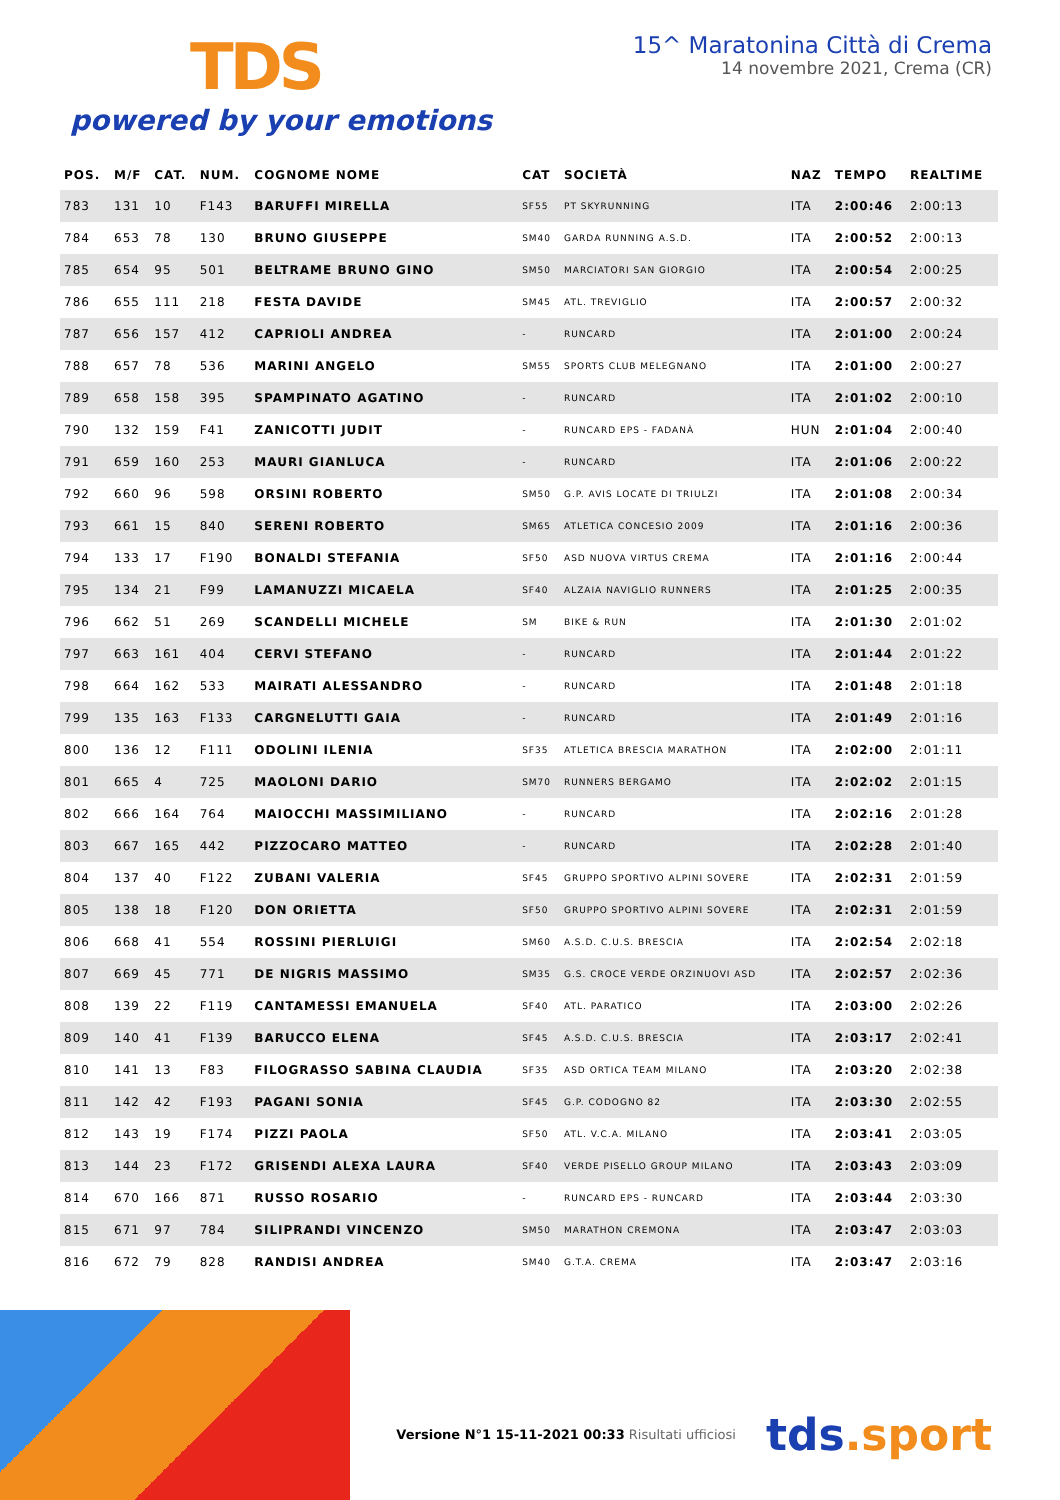TDS
powered by your emotions
15^ Maratonina Città di Crema
14 novembre 2021, Crema (CR)
| POS. | M/F | CAT. | NUM. | COGNOME NOME | CAT | SOCIETÀ | NAZ | TEMPO | REALTIME |
| --- | --- | --- | --- | --- | --- | --- | --- | --- | --- |
| 783 | 131 | 10 | F143 | BARUFFI MIRELLA | SF55 | PT SKYRUNNING | ITA | 2:00:46 | 2:00:13 |
| 784 | 653 | 78 | 130 | BRUNO GIUSEPPE | SM40 | GARDA RUNNING A.S.D. | ITA | 2:00:52 | 2:00:13 |
| 785 | 654 | 95 | 501 | BELTRAME BRUNO GINO | SM50 | MARCIATORI SAN GIORGIO | ITA | 2:00:54 | 2:00:25 |
| 786 | 655 | 111 | 218 | FESTA DAVIDE | SM45 | ATL. TREVIGLIO | ITA | 2:00:57 | 2:00:32 |
| 787 | 656 | 157 | 412 | CAPRIOLI ANDREA | - | RUNCARD | ITA | 2:01:00 | 2:00:24 |
| 788 | 657 | 78 | 536 | MARINI ANGELO | SM55 | SPORTS CLUB MELEGNANO | ITA | 2:01:00 | 2:00:27 |
| 789 | 658 | 158 | 395 | SPAMPINATO AGATINO | - | RUNCARD | ITA | 2:01:02 | 2:00:10 |
| 790 | 132 | 159 | F41 | ZANICOTTI JUDIT | - | RUNCARD EPS - FADANÀ | HUN | 2:01:04 | 2:00:40 |
| 791 | 659 | 160 | 253 | MAURI GIANLUCA | - | RUNCARD | ITA | 2:01:06 | 2:00:22 |
| 792 | 660 | 96 | 598 | ORSINI ROBERTO | SM50 | G.P. AVIS LOCATE DI TRIULZI | ITA | 2:01:08 | 2:00:34 |
| 793 | 661 | 15 | 840 | SERENI ROBERTO | SM65 | ATLETICA CONCESIO 2009 | ITA | 2:01:16 | 2:00:36 |
| 794 | 133 | 17 | F190 | BONALDI STEFANIA | SF50 | ASD NUOVA VIRTUS CREMA | ITA | 2:01:16 | 2:00:44 |
| 795 | 134 | 21 | F99 | LAMANUZZI MICAELA | SF40 | ALZAIA NAVIGLIO RUNNERS | ITA | 2:01:25 | 2:00:35 |
| 796 | 662 | 51 | 269 | SCANDELLI MICHELE | SM | BIKE & RUN | ITA | 2:01:30 | 2:01:02 |
| 797 | 663 | 161 | 404 | CERVI STEFANO | - | RUNCARD | ITA | 2:01:44 | 2:01:22 |
| 798 | 664 | 162 | 533 | MAIRATI ALESSANDRO | - | RUNCARD | ITA | 2:01:48 | 2:01:18 |
| 799 | 135 | 163 | F133 | CARGNELUTTI GAIA | - | RUNCARD | ITA | 2:01:49 | 2:01:16 |
| 800 | 136 | 12 | F111 | ODOLINI ILENIA | SF35 | ATLETICA BRESCIA MARATHON | ITA | 2:02:00 | 2:01:11 |
| 801 | 665 | 4 | 725 | MAOLONI DARIO | SM70 | RUNNERS BERGAMO | ITA | 2:02:02 | 2:01:15 |
| 802 | 666 | 164 | 764 | MAIOCCHI MASSIMILIANO | - | RUNCARD | ITA | 2:02:16 | 2:01:28 |
| 803 | 667 | 165 | 442 | PIZZOCARO MATTEO | - | RUNCARD | ITA | 2:02:28 | 2:01:40 |
| 804 | 137 | 40 | F122 | ZUBANI VALERIA | SF45 | GRUPPO SPORTIVO ALPINI SOVERE | ITA | 2:02:31 | 2:01:59 |
| 805 | 138 | 18 | F120 | DON ORIETTA | SF50 | GRUPPO SPORTIVO ALPINI SOVERE | ITA | 2:02:31 | 2:01:59 |
| 806 | 668 | 41 | 554 | ROSSINI PIERLUIGI | SM60 | A.S.D. C.U.S. BRESCIA | ITA | 2:02:54 | 2:02:18 |
| 807 | 669 | 45 | 771 | DE NIGRIS MASSIMO | SM35 | G.S. CROCE VERDE ORZINUOVI ASD | ITA | 2:02:57 | 2:02:36 |
| 808 | 139 | 22 | F119 | CANTAMESSI EMANUELA | SF40 | ATL. PARATICO | ITA | 2:03:00 | 2:02:26 |
| 809 | 140 | 41 | F139 | BARUCCO ELENA | SF45 | A.S.D. C.U.S. BRESCIA | ITA | 2:03:17 | 2:02:41 |
| 810 | 141 | 13 | F83 | FILOGRASSO SABINA CLAUDIA | SF35 | ASD ORTICA TEAM MILANO | ITA | 2:03:20 | 2:02:38 |
| 811 | 142 | 42 | F193 | PAGANI SONIA | SF45 | G.P. CODOGNO 82 | ITA | 2:03:30 | 2:02:55 |
| 812 | 143 | 19 | F174 | PIZZI PAOLA | SF50 | ATL. V.C.A. MILANO | ITA | 2:03:41 | 2:03:05 |
| 813 | 144 | 23 | F172 | GRISENDI ALEXA LAURA | SF40 | VERDE PISELLO GROUP MILANO | ITA | 2:03:43 | 2:03:09 |
| 814 | 670 | 166 | 871 | RUSSO ROSARIO | - | RUNCARD EPS - RUNCARD | ITA | 2:03:44 | 2:03:30 |
| 815 | 671 | 97 | 784 | SILIPRANDI VINCENZO | SM50 | MARATHON CREMONA | ITA | 2:03:47 | 2:03:03 |
| 816 | 672 | 79 | 828 | RANDISI ANDREA | SM40 | G.T.A. CREMA | ITA | 2:03:47 | 2:03:16 |
Versione N°1 15-11-2021 00:33 Risultati ufficiosi
tds.sport